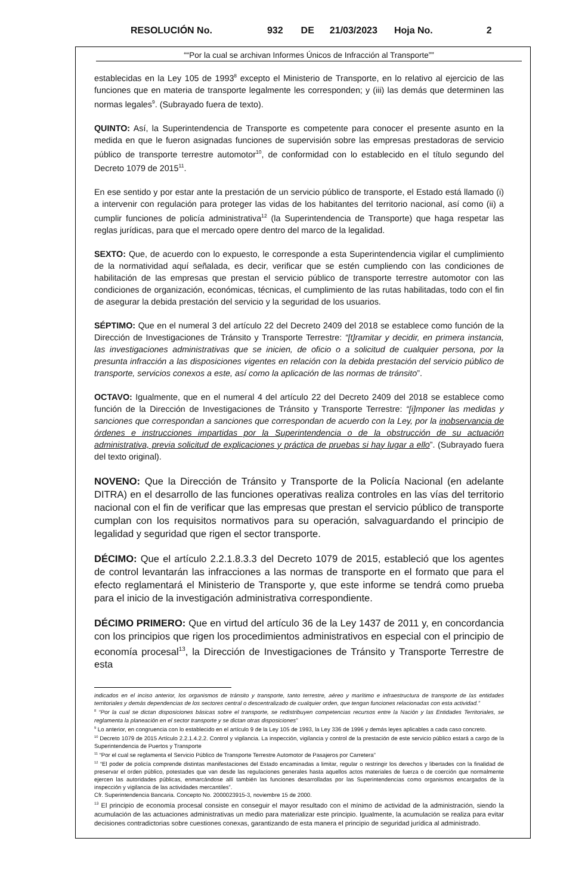RESOLUCIÓN No. 932 DE 21/03/2023 Hoja No. 2
““Por la cual se archivan Informes Únicos de Infracción al Transporte””
establecidas en la Ley 105 de 1993<sup>8</sup> excepto el Ministerio de Transporte, en lo relativo al ejercicio de las funciones que en materia de transporte legalmente les corresponden; y (iii) las demás que determinen las normas legales<sup>9</sup>. (Subrayado fuera de texto).
QUINTO: Así, la Superintendencia de Transporte es competente para conocer el presente asunto en la medida en que le fueron asignadas funciones de supervisión sobre las empresas prestadoras de servicio público de transporte terrestre automotor<sup>10</sup>, de conformidad con lo establecido en el título segundo del Decreto 1079 de 2015<sup>11</sup>.
En ese sentido y por estar ante la prestación de un servicio público de transporte, el Estado está llamado (i) a intervenir con regulación para proteger las vidas de los habitantes del territorio nacional, así como (ii) a cumplir funciones de policía administrativa<sup>12</sup> (la Superintendencia de Transporte) que haga respetar las reglas jurídicas, para que el mercado opere dentro del marco de la legalidad.
SEXTO: Que, de acuerdo con lo expuesto, le corresponde a esta Superintendencia vigilar el cumplimiento de la normatividad aquí señalada, es decir, verificar que se estén cumpliendo con las condiciones de habilitación de las empresas que prestan el servicio público de transporte terrestre automotor con las condiciones de organización, económicas, técnicas, el cumplimiento de las rutas habilitadas, todo con el fin de asegurar la debida prestación del servicio y la seguridad de los usuarios.
SÉPTIMO: Que en el numeral 3 del artículo 22 del Decreto 2409 del 2018 se establece como función de la Dirección de Investigaciones de Tránsito y Transporte Terrestre: “[t]ramitar y decidir, en primera instancia, las investigaciones administrativas que se inicien, de oficio o a solicitud de cualquier persona, por la presunta infracción a las disposiciones vigentes en relación con la debida prestación del servicio público de transporte, servicios conexos a este, así como la aplicación de las normas de tránsito”.
OCTAVO: Igualmente, que en el numeral 4 del artículo 22 del Decreto 2409 del 2018 se establece como función de la Dirección de Investigaciones de Tránsito y Transporte Terrestre: “[i]mponer las medidas y sanciones que correspondan a sanciones que correspondan de acuerdo con la Ley, por la inobservancia de órdenes e instrucciones impartidas por la Superintendencia o de la obstrucción de su actuación administrativa, previa solicitud de explicaciones y práctica de pruebas si hay lugar a ello”. (Subrayado fuera del texto original).
NOVENO: Que la Dirección de Tránsito y Transporte de la Policía Nacional (en adelante DITRA) en el desarrollo de las funciones operativas realiza controles en las vías del territorio nacional con el fin de verificar que las empresas que prestan el servicio público de transporte cumplan con los requisitos normativos para su operación, salvaguardando el principio de legalidad y seguridad que rigen el sector transporte.
DÉCIMO: Que el artículo 2.2.1.8.3.3 del Decreto 1079 de 2015, estableció que los agentes de control levantarán las infracciones a las normas de transporte en el formato que para el efecto reglamentará el Ministerio de Transporte y, que este informe se tendrá como prueba para el inicio de la investigación administrativa correspondiente.
DÉCIMO PRIMERO: Que en virtud del artículo 36 de la Ley 1437 de 2011 y, en concordancia con los principios que rigen los procedimientos administrativos en especial con el principio de economía procesal<sup>13</sup>, la Dirección de Investigaciones de Tránsito y Transporte Terrestre de esta
indicados en el inciso anterior, los organismos de tránsito y transporte, tanto terrestre, aéreo y marítimo e infraestructura de transporte de las entidades territoriales y demás dependencias de los sectores central o descentralizado de cualquier orden, que tengan funciones relacionadas con esta actividad.”
<sup>8</sup> “Por la cual se dictan disposiciones básicas sobre el transporte, se redistribuyen competencias recursos entre la Nación y las Entidades Territoriales, se reglamenta la planeación en el sector transporte y se dictan otras disposiciones”
<sup>9</sup> Lo anterior, en congruencia con lo establecido en el artículo 9 de la Ley 105 de 1993, la Ley 336 de 1996 y demás leyes aplicables a cada caso concreto.
<sup>10</sup> Decreto 1079 de 2015 Artículo 2.2.1.4.2.2. Control y vigilancia. La inspección, vigilancia y control de la prestación de este servicio público estará a cargo de la Superintendencia de Puertos y Transporte
<sup>11</sup> “Por el cual se reglamenta el Servicio Público de Transporte Terrestre Automotor de Pasajeros por Carretera”
<sup>12</sup> “El poder de policía comprende distintas manifestaciones del Estado encaminadas a limitar, regular o restringir los derechos y libertades con la finalidad de preservar el orden público, potestades que van desde las regulaciones generales hasta aquellos actos materiales de fuerza o de coerción que normalmente ejercen las autoridades públicas, enmarcándose allí también las funciones desarrolladas por las Superintendencias como organismos encargados de la inspección y vigilancia de las actividades mercantiles”.
Cfr. Superintendencia Bancaria. Concepto No. 2000023915-3, noviembre 15 de 2000.
<sup>13</sup> El principio de economía procesal consiste en conseguir el mayor resultado con el mínimo de actividad de la administración, siendo la acumulación de las actuaciones administrativas un medio para materializar este principio. Igualmente, la acumulación se realiza para evitar decisiones contradictorias sobre cuestiones conexas, garantizando de esta manera el principio de seguridad jurídica al administrado.